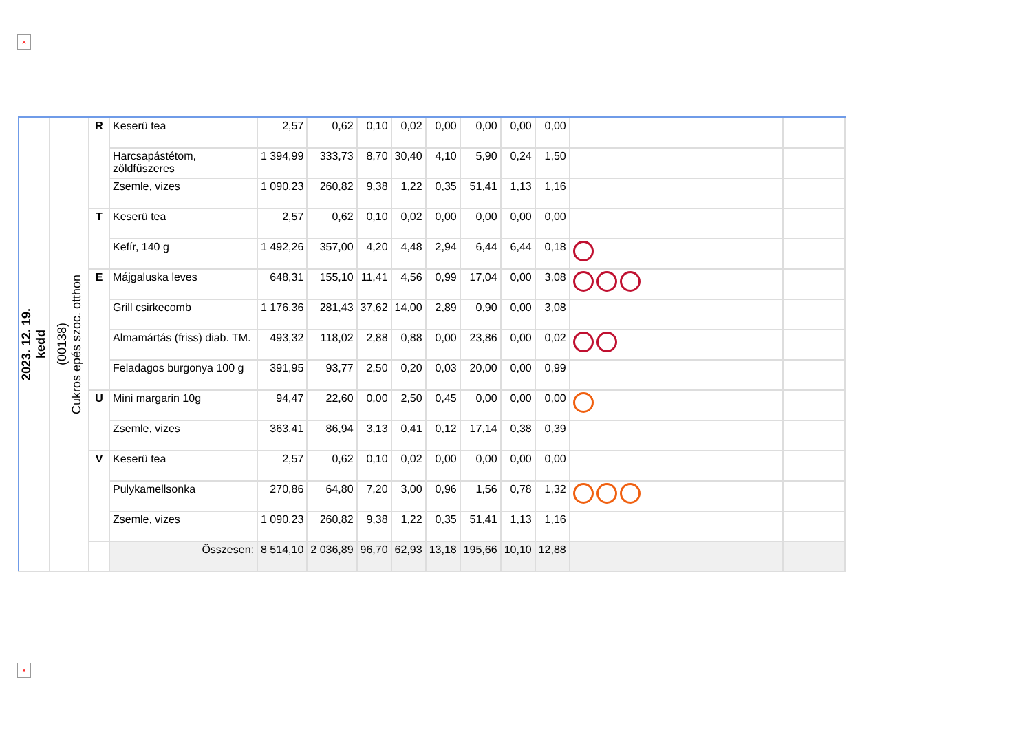×
| 2023. 12. 19. kedd | (00138) Cukros epés szoc. otthon | R | Keserü tea | 2,57 | 0,62 | 0,10 | 0,02 | 0,00 | 0,00 | 0,00 | 0,00 | | |
| | | | Harcsapástétom, zöldfűszeres | 1 394,99 | 333,73 | 8,70 | 30,40 | 4,10 | 5,90 | 0,24 | 1,50 | | |
| | | | Zsemle, vizes | 1 090,23 | 260,82 | 9,38 | 1,22 | 0,35 | 51,41 | 1,13 | 1,16 | | |
| | | T | Keserü tea | 2,57 | 0,62 | 0,10 | 0,02 | 0,00 | 0,00 | 0,00 | 0,00 | | |
| | | | Kefír, 140 g | 1 492,26 | 357,00 | 4,20 | 4,48 | 2,94 | 6,44 | 6,44 | 0,18 | | |
| | | E | Májgaluska leves | 648,31 | 155,10 | 11,41 | 4,56 | 0,99 | 17,04 | 0,00 | 3,08 | | |
| | | | Grill csirkecomb | 1 176,36 | 281,43 | 37,62 | 14,00 | 2,89 | 0,90 | 0,00 | 3,08 | | |
| | | | Almamártás (friss) diab. TM. | 493,32 | 118,02 | 2,88 | 0,88 | 0,00 | 23,86 | 0,00 | 0,02 | | |
| | | | Feladagos burgonya 100 g | 391,95 | 93,77 | 2,50 | 0,20 | 0,03 | 20,00 | 0,00 | 0,99 | | |
| | | U | Mini margarin 10g | 94,47 | 22,60 | 0,00 | 2,50 | 0,45 | 0,00 | 0,00 | 0,00 | | |
| | | | Zsemle, vizes | 363,41 | 86,94 | 3,13 | 0,41 | 0,12 | 17,14 | 0,38 | 0,39 | | |
| | | V | Keserü tea | 2,57 | 0,62 | 0,10 | 0,02 | 0,00 | 0,00 | 0,00 | 0,00 | | |
| | | | Pulykamellsonka | 270,86 | 64,80 | 7,20 | 3,00 | 0,96 | 1,56 | 0,78 | 1,32 | | |
| | | | Zsemle, vizes | 1 090,23 | 260,82 | 9,38 | 1,22 | 0,35 | 51,41 | 1,13 | 1,16 | | |
| | | | Összesen: | 8 514,10 | 2 036,89 | 96,70 | 62,93 | 13,18 | 195,66 | 10,10 | 12,88 | | |
×